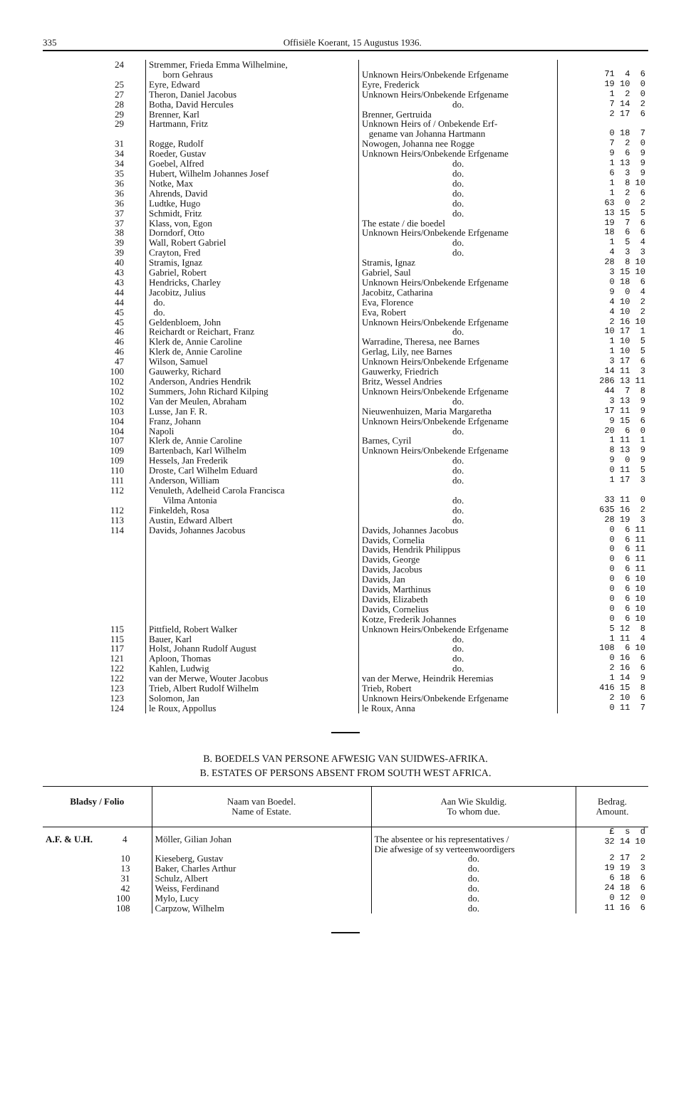335 Offisiële Koerant, 15 Augustus 1936.
| 24 | Stremmer, Frieda Emma Wilhelmine, born Gehraus | Unknown Heirs/Onbekende Erfgename | 71 4 6 |
| 25 | Eyre, Edward | Eyre, Frederick | 19 10 0 |
| 27 | Theron, Daniel Jacobus | Unknown Heirs/Onbekende Erfgename | 1 2 0 |
| 28 | Botha, David Hercules | do. | 7 14 2 |
| 29 | Brenner, Karl | Brenner, Gertruida | 2 17 6 |
| 29 | Hartmann, Fritz | Unknown Heirs of / Onbekende Erf- gename van Johanna Hartmann | 0 18 7 |
| 31 | Rogge, Rudolf | Nowogen, Johanna nee Rogge | 7 2 0 |
| 34 | Roeder, Gustav | Unknown Heirs/Onbekende Erfgename | 9 6 9 |
| 34 | Goebel, Alfred | do. | 1 13 9 |
| 35 | Hubert, Wilhelm Johannes Josef | do. | 6 3 9 |
| 36 | Notke, Max | do. | 1 8 10 |
| 36 | Ahrends, David | do. | 1 2 6 |
| 36 | Ludtke, Hugo | do. | 63 0 2 |
| 37 | Schmidt, Fritz | do. | 13 15 5 |
| 37 | Klass, von, Egon | The estate / die boedel | 19 7 6 |
| 38 | Dorndorf, Otto | Unknown Heirs/Onbekende Erfgename | 18 6 6 |
| 39 | Wall, Robert Gabriel | do. | 1 5 4 |
| 39 | Crayton, Fred | do. | 4 3 3 |
| 40 | Stramis, Ignaz | Stramis, Ignaz | 28 8 10 |
| 43 | Gabriel, Robert | Gabriel, Saul | 3 15 10 |
| 43 | Hendricks, Charley | Unknown Heirs/Onbekende Erfgename | 0 18 6 |
| 44 | Jacobitz, Julius | Jacobitz, Catharina | 9 0 4 |
| 44 | do. | Eva, Florence | 4 10 2 |
| 45 | do. | Eva, Robert | 4 10 2 |
| 45 | Geldenbloem, John | Unknown Heirs/Onbekende Erfgename | 2 16 10 |
| 46 | Reichardt or Reichart, Franz | do. | 10 17 1 |
| 46 | Klerk de, Annie Caroline | Warradine, Theresa, nee Barnes | 1 10 5 |
| 46 | Klerk de, Annie Caroline | Gerlag, Lily, nee Barnes | 1 10 5 |
| 47 | Wilson, Samuel | Unknown Heirs/Onbekende Erfgename | 3 17 6 |
| 100 | Gauwerky, Richard | Gauwerky, Friedrich | 14 11 3 |
| 102 | Anderson, Andries Hendrik | Britz, Wessel Andries | 286 13 11 |
| 102 | Summers, John Richard Kilping | Unknown Heirs/Onbekende Erfgename | 44 7 8 |
| 102 | Van der Meulen, Abraham | do. | 3 13 9 |
| 103 | Lusse, Jan F. R. | Nieuwenhuizen, Maria Margaretha | 17 11 9 |
| 104 | Franz, Johann | Unknown Heirs/Onbekende Erfgename | 9 15 6 |
| 104 | Napoli | do. | 20 6 0 |
| 107 | Klerk de, Annie Caroline | Barnes, Cyril | 1 11 1 |
| 109 | Bartenbach, Karl Wilhelm | Unknown Heirs/Onbekende Erfgename | 8 13 9 |
| 109 | Hessels, Jan Frederik | do. | 9 0 9 |
| 110 | Droste, Carl Wilhelm Eduard | do. | 0 11 5 |
| 111 | Anderson, William | do. | 1 17 3 |
| 112 | Venuleth, Adelheid Carola Francisca Vilma Antonia | do. | 33 11 0 |
| 112 | Finkeldeh, Rosa | do. | 635 16 2 |
| 113 | Austin, Edward Albert | do. | 28 19 3 |
| 114 | Davids, Johannes Jacobus | Davids, Johannes Jacobus Davids, Cornelia Davids, Hendrik Philippus Davids, George Davids, Jacobus Davids, Jan Davids, Marthinus Davids, Elizabeth Davids, Cornelius Kotze, Frederik Johannes | 0 6 11 0 6 11 0 6 11 0 6 11 0 6 11 0 6 10 0 6 10 0 6 10 0 6 10 0 6 10 |
| 115 | Pittfield, Robert Walker | Unknown Heirs/Onbekende Erfgename | 5 12 8 |
| 115 | Bauer, Karl | do. | 1 11 4 |
| 117 | Holst, Johann Rudolf August | do. | 108 6 10 |
| 121 | Aploon, Thomas | do. | 0 16 6 |
| 122 | Kahlen, Ludwig | do. | 2 16 6 |
| 122 | van der Merwe, Wouter Jacobus | van der Merwe, Heindrik Heremias | 1 14 9 |
| 123 | Trieb, Albert Rudolf Wilhelm | Trieb, Robert | 416 15 8 |
| 123 | Solomon, Jan | Unknown Heirs/Onbekende Erfgename | 2 10 6 |
| 124 | le Roux, Appollus | le Roux, Anna | 0 11 7 |
B. BOEDELS VAN PERSONE AFWESIG VAN SUIDWES-AFRIKA.
B. ESTATES OF PERSONS ABSENT FROM SOUTH WEST AFRICA.
| Bladsy / Folio | Naam van Boedel. Name of Estate. | Aan Wie Skuldig. To whom due. | Bedrag. Amount. |
| --- | --- | --- | --- |
| A.F. & U.H. 4 | Möller, Gilian Johan | The absentee or his representatives / Die afwesige of sy verteenwoordigers | £ s d 32 14 10 |
| 10 13 31 42 100 108 | Kieseberg, Gustav Baker, Charles Arthur Schulz, Albert Weiss, Ferdinand Mylo, Lucy Carpzow, Wilhelm | do. do. do. do. do. do. | 2 17 2 19 19 3 6 18 6 24 18 6 0 12 0 11 16 6 |